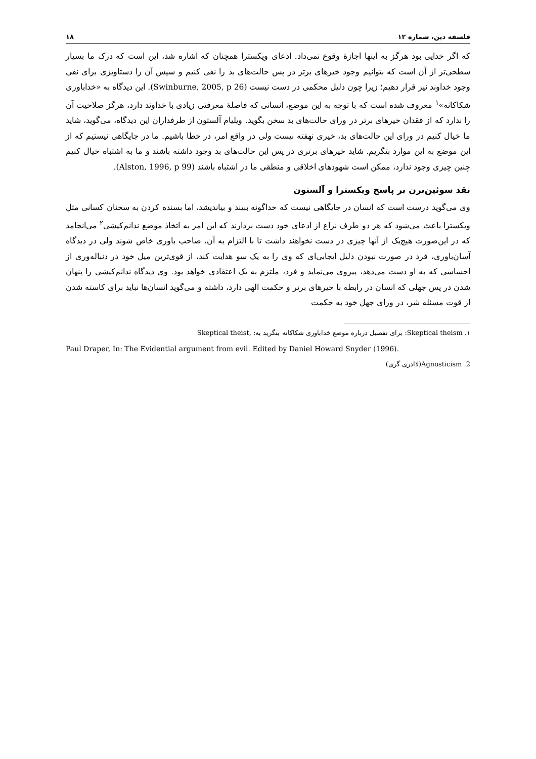فلسفه دین، شماره ۱۲ ۱۸
که اگر خدایی بود هرگز به اینها اجازهٔ وقوع نمی‌داد. ادعای ویکسترا همچنان که اشاره شد، این است که درک ما بسیار سطحی‌تر از آن است که بتوانیم وجود خیرهای برتر در پس حالت‌های بد را نفی کنیم و سپس آن را دستاویزی برای نفی وجود خداوند نیز قرار دهیم؛ زیرا چون دلیل محکمی در دست نیست (Swinburne, 2005, p 26). این دیدگاه به «خداباوری شکاکانه»<sup>۱</sup> معروف شده است که با توجه به این موضع، انسانی که فاصلهٔ معرفتی زیادی با خداوند دارد، هرگز صلاحیت آن را ندارد که از فقدان خیرهای برتر در ورای حالت‌های بد سخن بگوید. ویلیام آلستون از طرفداران این دیدگاه، می‌گوید، شاید ما خیال کنیم در ورای این حالت‌های بد، خیری نهفته نیست ولی در واقع امر، در خطا باشیم. ما در جایگاهی نیستیم که از این موضع به این موارد بنگریم. شاید خیرهای برتری در پس این حالت‌های بد وجود داشته باشند و ما به اشتباه خیال کنیم چنین چیزی وجود ندارد، ممکن است شهودهای اخلاقی و منطقی ما در اشتباه باشند (Alston, 1996, p 99).
نقد سوئین‌برن بر پاسخ ویکسترا و آلستون
وی می‌گوید درست است که انسان در جایگاهی نیست که خداگونه ببیند و بیاندیشد، اما بسنده کردن به سخنان کسانی مثل ویکسترا باعث می‌شود که هر دو طرف نزاع از ادعای خود دست بردارند که این امر به اتخاذ موضع ندانم‌کیشی<sup>۲</sup> می‌انجامد که در این‌صورت هیچ‌یک از آنها چیزی در دست نخواهند داشت تا با التزام به آن، صاحب باوری خاص شوند ولی در دیدگاه آسان‌باوری، فرد در صورت نبودن دلیل ایجابی‌ای که وی را به یک سو هدایت کند، از قوی‌ترین میل خود در دنباله‌وری از احساسی که به او دست می‌دهد، پیروی می‌نماید و فرد، ملتزم به یک اعتقادی خواهد بود. وی دیدگاه ندانم‌کیشی را پنهان شدن در پس جهلی که انسان در رابطه با خیرهای برتر و حکمت الهی دارد، داشته و می‌گوید انسان‌ها نباید برای کاسته شدن از قوت مسئله شر، در ورای جهل خود به حکمت
۱. Skeptical theism: برای تفصیل درباره موضع خداباوری شکاکانه بنگرید به: ,Skeptical theist
Paul Draper, In: The Evidential argument from evil. Edited by Daniel Howard Snyder (1996).
2. Agnosticism(لاادری گری)